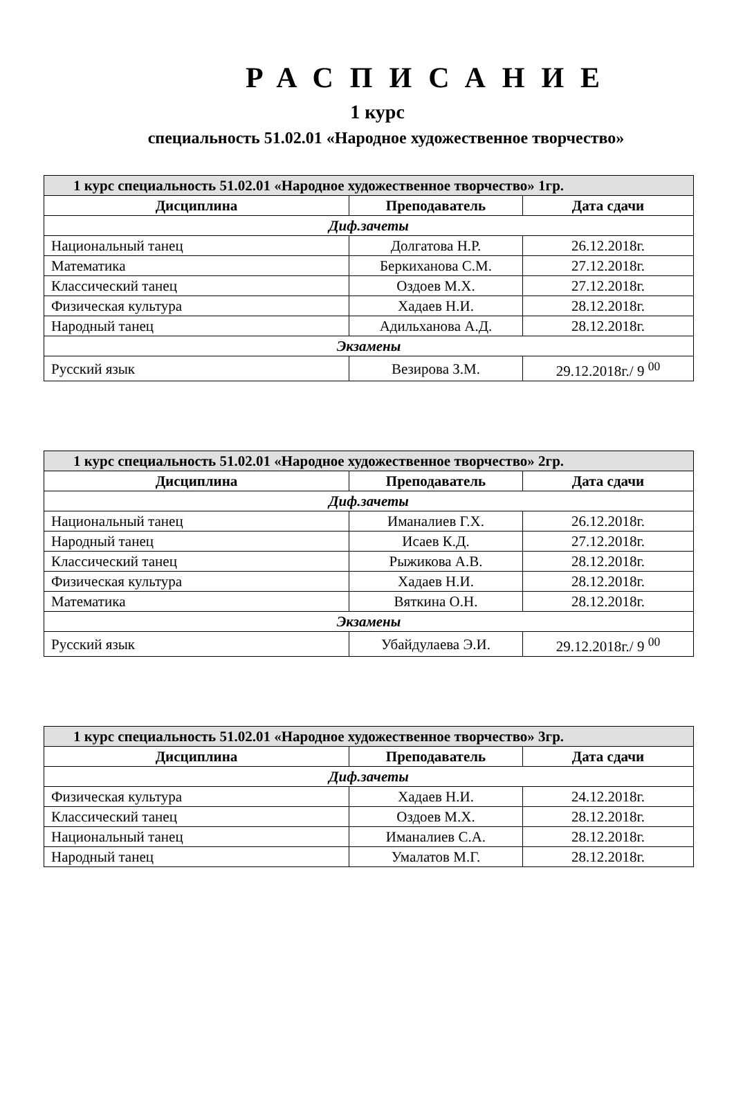РАСПИСАНИЕ
1 курс
специальность 51.02.01 «Народное художественное творчество»
| 1 курс специальность 51.02.01 «Народное художественное творчество» 1гр. | | |
| Дисциплина | Преподаватель | Дата сдачи |
| Диф.зачеты | | |
| Национальный танец | Долгатова Н.Р. | 26.12.2018г. |
| Математика | Беркиханова С.М. | 27.12.2018г. |
| Классический танец | Оздоев М.Х. | 27.12.2018г. |
| Физическая культура | Хадаев Н.И. | 28.12.2018г. |
| Народный танец | Адильханова А.Д. | 28.12.2018г. |
| Экзамены | | |
| Русский язык | Везирова З.М. | 29.12.2018г./ 9 <sup>00</sup> |
| 1 курс специальность 51.02.01 «Народное художественное творчество» 2гр. | | |
| Дисциплина | Преподаватель | Дата сдачи |
| Диф.зачеты | | |
| Национальный танец | Иманалиев Г.Х. | 26.12.2018г. |
| Народный танец | Исаев К.Д. | 27.12.2018г. |
| Классический танец | Рыжикова А.В. | 28.12.2018г. |
| Физическая культура | Хадаев Н.И. | 28.12.2018г. |
| Математика | Вяткина О.Н. | 28.12.2018г. |
| Экзамены | | |
| Русский язык | Убайдулаева Э.И. | 29.12.2018г./ 9 <sup>00</sup> |
| 1 курс специальность 51.02.01 «Народное художественное творчество» 3гр. | | |
| Дисциплина | Преподаватель | Дата сдачи |
| Диф.зачеты | | |
| Физическая культура | Хадаев Н.И. | 24.12.2018г. |
| Классический танец | Оздоев М.Х. | 28.12.2018г. |
| Национальный танец | Иманалиев С.А. | 28.12.2018г. |
| Народный танец | Умалатов М.Г. | 28.12.2018г. |